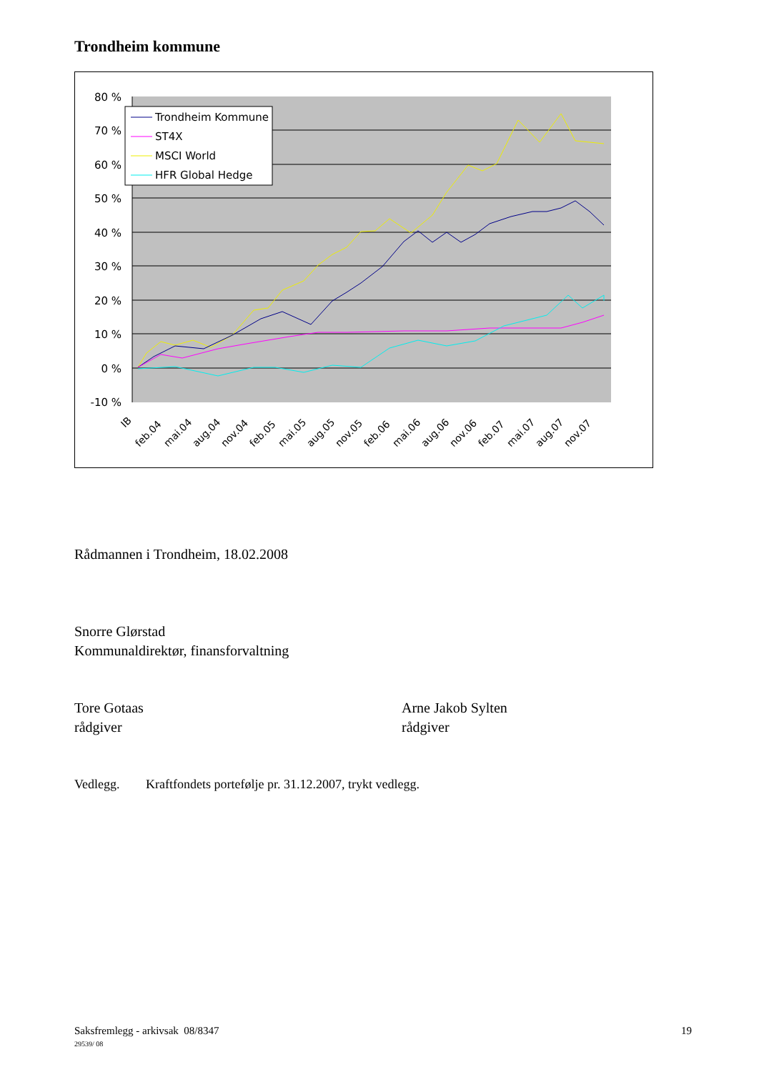Trondheim kommune
80 %
70 %
60 %
50 %
40 %
30 %
20 %
10 %
0 %
-10 %
Trondheim Kommune
ST4X
MSCI World
HFR Global Hedge
IB
feb.04
mai.04
aug.04
nov.04
feb.05
mai.05
aug.05
nov.05
feb.06
mai.06
aug.06
nov.06
feb.07
mai.07
aug.07
nov.07
Rådmannen i Trondheim, 18.02.2008
Snorre Glørstad
Kommunaldirektør, finansforvaltning
Tore Gotaas
rådgiver
Arne Jakob Sylten
rådgiver
Vedlegg. Kraftfondets portefølje pr. 31.12.2007, trykt vedlegg.
Saksfremlegg - arkivsak 08/8347
29539/ 08
19